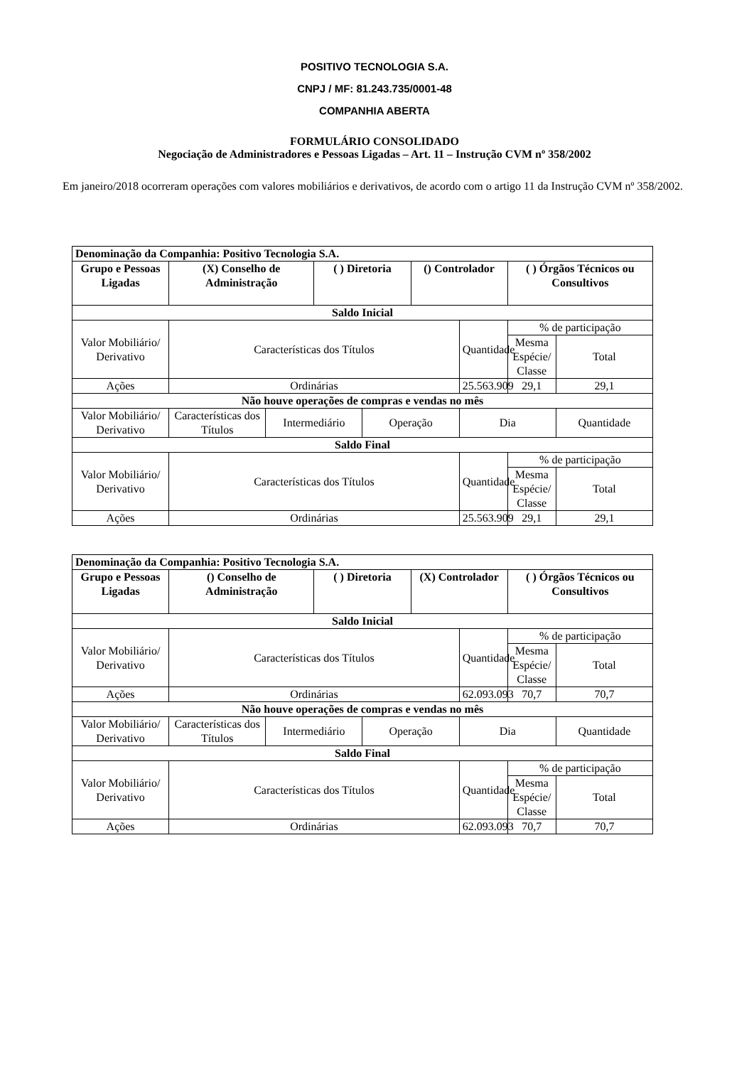POSITIVO TECNOLOGIA S.A.
CNPJ / MF: 81.243.735/0001-48
COMPANHIA ABERTA
FORMULÁRIO CONSOLIDADO
Negociação de Administradores e Pessoas Ligadas – Art. 11 – Instrução CVM nº 358/2002
Em janeiro/2018 ocorreram operações com valores mobiliários e derivativos, de acordo com o artigo 11 da Instrução CVM nº 358/2002.
| Denominação da Companhia: Positivo Tecnologia S.A. | | | | | | | | |
| Grupo e Pessoas Ligadas | (X) Conselho de Administração | | ( ) Diretoria | | () Controlador | | ( ) Órgãos Técnicos ou Consultivos | |
| Saldo Inicial | | | | | | | | |
| Valor Mobiliário/ Derivativo | Características dos Títulos | | | | | Quantidade | % de participação | |
| | | | | | | | Mesma Espécie/ Classe | Total |
| Ações | Ordinárias | | | | | 25.563.909 | 29,1 | 29,1 |
| Não houve operações de compras e vendas no mês | | | | | | | | |
| Valor Mobiliário/ Derivativo | Características dos Títulos | Intermediário | | Operação | | Dia | | Quantidade |
| Saldo Final | | | | | | | | |
| Valor Mobiliário/ Derivativo | Características dos Títulos | | | | | Quantidade | % de participação | |
| | | | | | | | Mesma Espécie/ Classe | Total |
| Ações | Ordinárias | | | | | 25.563.909 | 29,1 | 29,1 |
| Denominação da Companhia: Positivo Tecnologia S.A. | | | | | | | | |
| Grupo e Pessoas Ligadas | () Conselho de Administração | | ( ) Diretoria | | (X) Controlador | | ( ) Órgãos Técnicos ou Consultivos | |
| Saldo Inicial | | | | | | | | |
| Valor Mobiliário/ Derivativo | Características dos Títulos | | | | | Quantidade | % de participação | |
| | | | | | | | Mesma Espécie/ Classe | Total |
| Ações | Ordinárias | | | | | 62.093.093 | 70,7 | 70,7 |
| Não houve operações de compras e vendas no mês | | | | | | | | |
| Valor Mobiliário/ Derivativo | Características dos Títulos | Intermediário | | Operação | | Dia | | Quantidade |
| Saldo Final | | | | | | | | |
| Valor Mobiliário/ Derivativo | Características dos Títulos | | | | | Quantidade | % de participação | |
| | | | | | | | Mesma Espécie/ Classe | Total |
| Ações | Ordinárias | | | | | 62.093.093 | 70,7 | 70,7 |